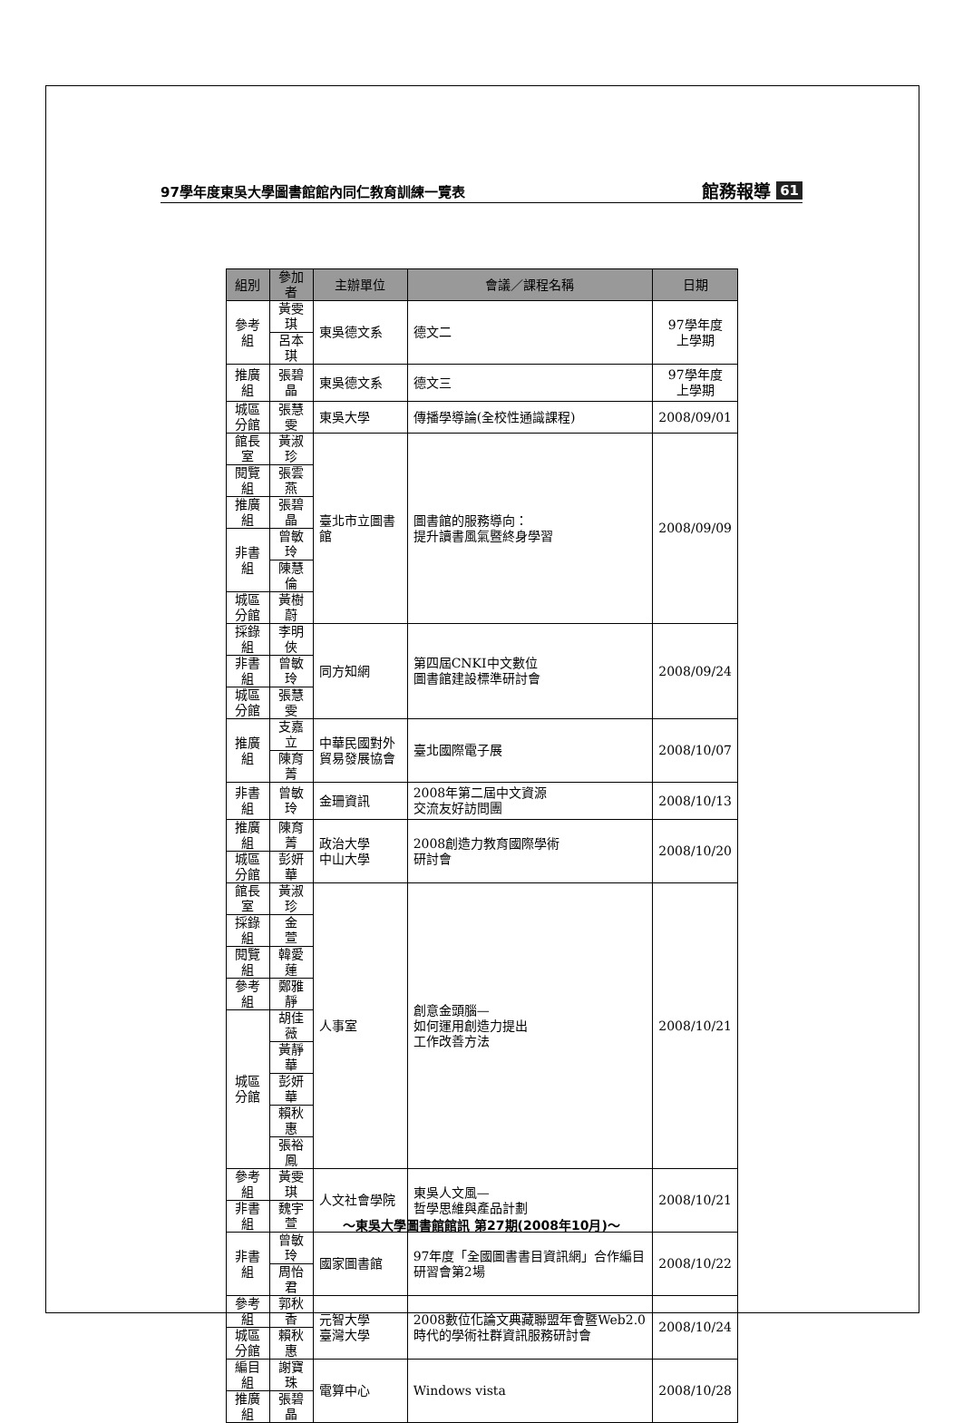97學年度東吳大學圖書館館內同仁教育訓練一覽表 館務報導 61
| 組別 | 參加者 | 主辦單位 | 會議／課程名稱 | 日期 |
| --- | --- | --- | --- | --- |
| 參考組 | 黃雯琪 | 東吳德文系 | 德文二 | 97學年度 上學期 |
| | 呂本琪 | | | |
| 推廣組 | 張碧晶 | 東吳德文系 | 德文三 | 97學年度 上學期 |
| 城區分館 | 張慧雯 | 東吳大學 | 傳播學導論(全校性通識課程) | 2008/09/01 |
| 館長室 | 黃淑珍 | 臺北市立圖書館 | 圖書館的服務導向： 提升讀書風氣暨終身學習 | 2008/09/09 |
| 閱覽組 | 張雲燕 | | | |
| 推廣組 | 張碧晶 | | | |
| 非書組 | 曾敏玲 | | | |
| | 陳慧倫 | | | |
| 城區分館 | 黃樹蔚 | | | |
| 採錄組 | 李明俠 | 同方知網 | 第四屆CNKI中文數位 圖書館建設標準研討會 | 2008/09/24 |
| 非書組 | 曾敏玲 | | | |
| 城區分館 | 張慧雯 | | | |
| 推廣組 | 支嘉立 | 中華民國對外貿易發展協會 | 臺北國際電子展 | 2008/10/07 |
| | 陳育菁 | | | |
| 非書組 | 曾敏玲 | 金珊資訊 | 2008年第二屆中文資源 交流友好訪問團 | 2008/10/13 |
| 推廣組 | 陳育菁 | 政治大學 中山大學 | 2008創造力教育國際學術 研討會 | 2008/10/20 |
| 城區分館 | 彭妍華 | | | |
| 館長室 | 黃淑珍 | 人事室 | 創意金頭腦— 如何運用創造力提出 工作改善方法 | 2008/10/21 |
| 採錄組 | 金 萱 | | | |
| 閱覽組 | 韓愛蓮 | | | |
| 參考組 | 鄭雅靜 | | | |
| 城區分館 | 胡佳薇 | | | |
| | 黃靜華 | | | |
| | 彭妍華 | | | |
| | 賴秋惠 | | | |
| | 張裕鳳 | | | |
| 參考組 | 黃雯琪 | 人文社會學院 | 東吳人文風— 哲學思維與產品計劃 | 2008/10/21 |
| 非書組 | 魏宇萱 | | | |
| 非書組 | 曾敏玲 | 國家圖書館 | 97年度「全國圖書書目資訊網」合作編目研習會第2場 | 2008/10/22 |
| | 周怡君 | | | |
| 參考組 | 郭秋香 | 元智大學 臺灣大學 | 2008數位化論文典藏聯盟年會暨Web2.0時代的學術社群資訊服務研討會 | 2008/10/24 |
| 城區分館 | 賴秋惠 | | | |
| 編目組 | 謝寶珠 | 電算中心 | Windows vista | 2008/10/28 |
| 推廣組 | 張碧晶 | | | |
～東吳大學圖書館館訊 第27期(2008年10月)～